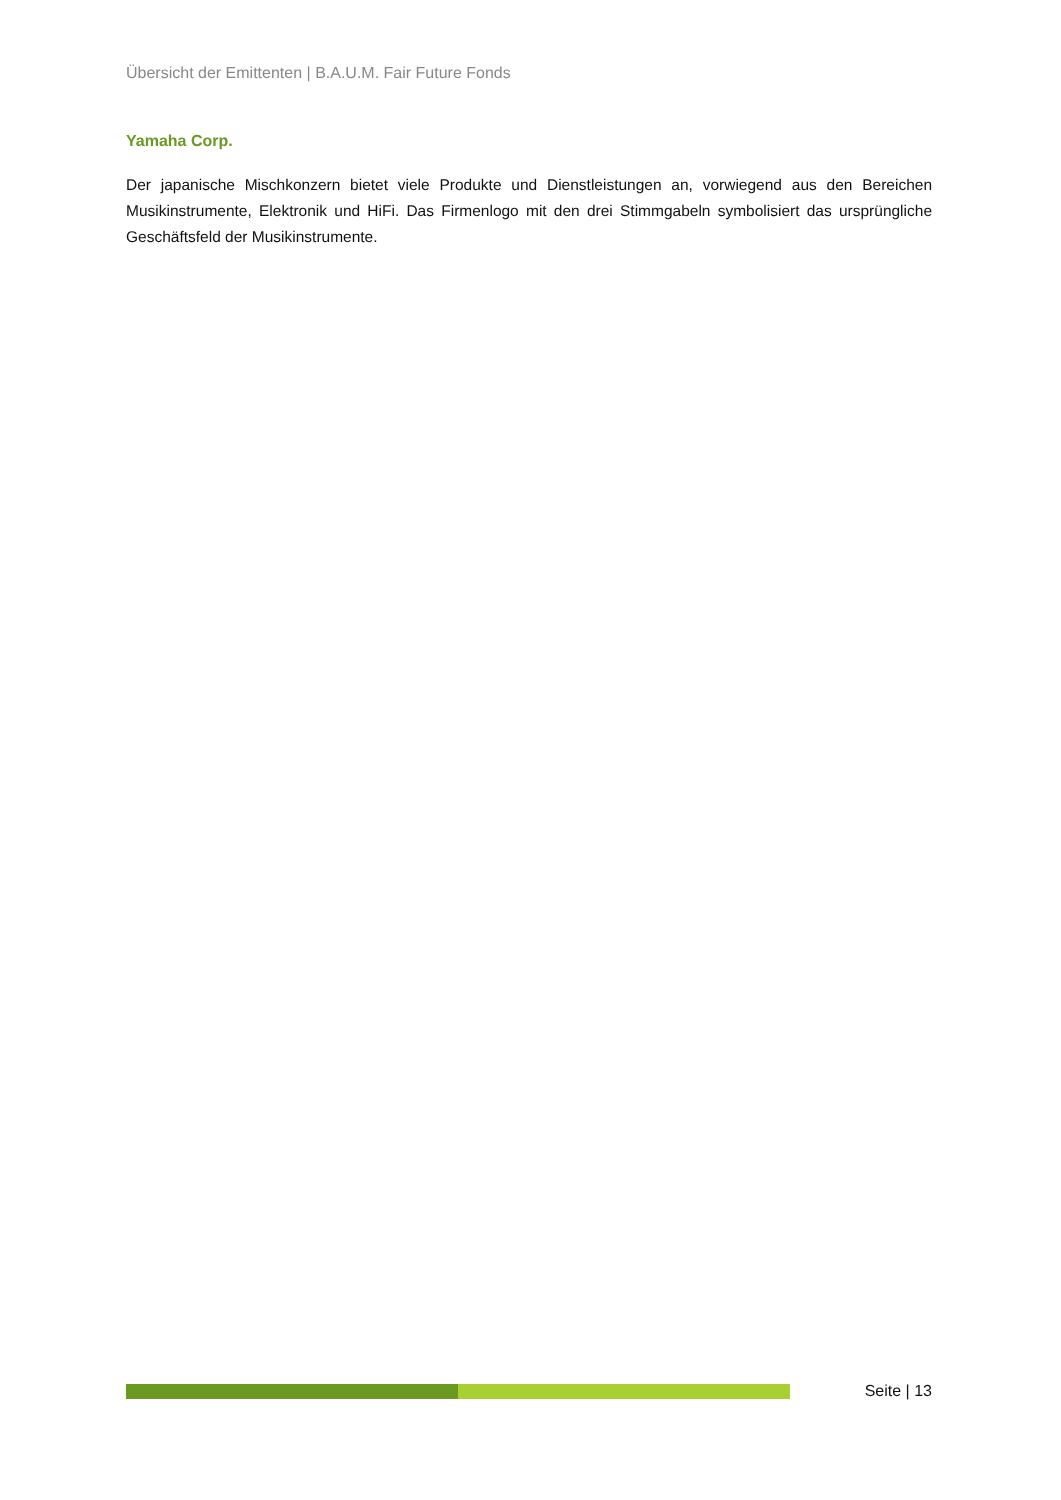Übersicht der Emittenten | B.A.U.M. Fair Future Fonds
Yamaha Corp.
Der japanische Mischkonzern bietet viele Produkte und Dienstleistungen an, vorwiegend aus den Bereichen Musikinstrumente, Elektronik und HiFi. Das Firmenlogo mit den drei Stimmgabeln symbolisiert das ursprüngliche Geschäftsfeld der Musikinstrumente.
Seite | 13